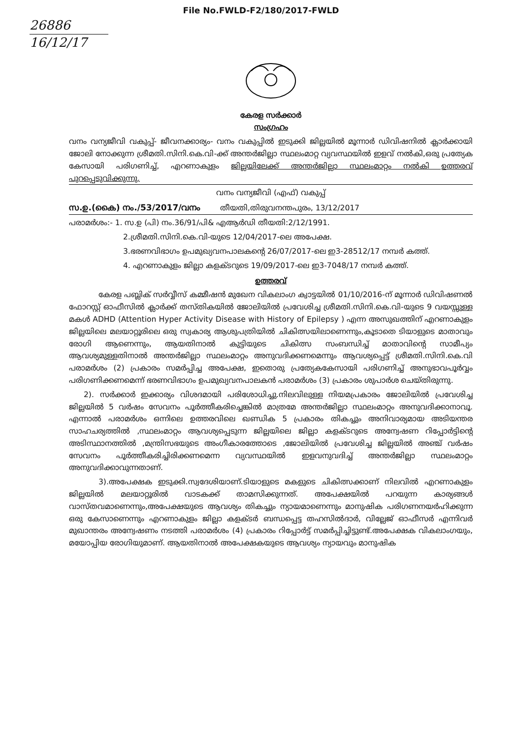File No.FWLD-F2/180/2017-FWLD
26886
16/12/17
കേരള സർക്കാർ
സംഗ്രഹം
വനം വന്യജീവി വകുപ്പ്- ജീവനക്കാര്യം- വനം വകുപ്പിൽ ഇടുക്കി ജില്ലയിൽ മൂന്നാർ ഡിവിഷനിൽ ക്ലാർക്കായി ജോലി നോക്കുന്ന ശ്രീമതി.സിനി.കെ.വി-ക്ക് അന്തർജില്ലാ സ്ഥലംമാറ്റ വ്യവസ്ഥയിൽ ഇളവ് നൽകി,ഒരു പ്രത്യേക കേസായി പരിഗണിച്ച്, എറണാകുളം ജില്ലയിലേക്ക് അന്തർജില്ലാ സ്ഥലംമാറ്റം നൽകി ഉത്തരവ് പുറപ്പെടുവിക്കുന്നു.
വനം വന്യജീവി (എഫ്) വകുപ്പ്
സ.ഉ.(കൈ) നം./53/2017/വനം തീയതി,തിരുവനന്തപുരം, 13/12/2017
പരാമർശം:- 1. സ.ഉ (പി) നം.36/91/പി& എആർഡി തീയതി:2/12/1991.
2.ശ്രീമതി.സിനി.കെ.വി-യുടെ 12/04/2017-ലെ അപേക്ഷ.
3.ഭരണവിഭാഗം ഉപമുഖ്യവനപാലകന്റെ 26/07/2017-ലെ ഇ3-28512/17 നമ്പർ കത്ത്.
4. എറണാകുളം ജില്ലാ കളക്ടറുടെ 19/09/2017-ലെ ഇ3-7048/17 നമ്പർ കത്ത്.
ഉത്തരവ്
കേരള പബ്ലിക് സർവ്വീസ് കമ്മീഷൻ മുഖേന വികലാംഗ ക്വാട്ടയിൽ 01/10/2016-ന് മൂന്നാർ ഡിവിഷണൽ ഫോറസ്റ്റ് ഓഫീസിൽ ക്ലാർക്ക് തസ്തികയിൽ ജോലിയിൽ പ്രവേശിച്ച ശ്രീമതി.സിനി.കെ.വി-യുടെ 9 വയസ്സുള്ള മകൾ ADHD (Attention Hyper Activity Disease with History of Epilepsy ) എന്ന അസുഖത്തിന് എറണാകുളം ജില്ലയിലെ മലയാറ്റൂരിലെ ഒരു സ്വകാര്യ ആശുപത്രിയിൽ ചികിത്സയിലാണെന്നും,കൂടാതെ ടിയാളുടെ മാതാവും രോഗി ആണെന്നും, ആയതിനാൽ കുട്ടിയുടെ ചികിത്സ സംബന്ധിച്ച് മാതാവിന്റെ സാമീപ്യം ആവശ്യമുള്ളതിനാൽ അന്തർജില്ലാ സ്ഥലംമാറ്റം അനുവദിക്കണമെന്നും ആവശ്യപ്പെട്ട് ശ്രീമതി.സിനി.കെ.വി പരാമർശം (2) പ്രകാരം സമർപ്പിച്ച അപേക്ഷ, ഇതൊരു പ്രത്യേകകേസായി പരിഗണിച്ച് അനുഭാവപൂർവ്വം പരിഗണിക്കണമെന്ന് ഭരണവിഭാഗം ഉപമുഖ്യവനപാലകൻ പരാമർശം (3) പ്രകാരം ശുപാർശ ചെയ്തിരുന്നു.
2). സർക്കാർ ഇക്കാര്യം വിശദമായി പരിശോധിച്ചു.നിലവിലുള്ള നിയമപ്രകാരം ജോലിയിൽ പ്രവേശിച്ച ജില്ലയിൽ 5 വർഷം സേവനം പൂർത്തീകരിച്ചെങ്കിൽ മാത്രമേ അന്തർജില്ലാ സ്ഥലംമാറ്റം അനുവദിക്കാനാവൂ. എന്നാൽ പരാമർശം ഒന്നിലെ ഉത്തരവിലെ ഖണ്ഡിക 5 പ്രകാരം തികച്ചും അനിവാര്യമായ അടിയന്തര സാഹചര്യത്തിൽ ,സ്ഥലംമാറ്റം ആവശ്യപ്പെടുന്ന ജില്ലയിലെ ജില്ലാ കളക്ടറുടെ അന്വേഷണ റിപ്പോർട്ടിന്റെ അടിസ്ഥാനത്തിൽ ,മന്ത്രിസഭയുടെ അംഗീകാരത്തോടെ ,ജോലിയിൽ പ്രവേശിച്ച ജില്ലയിൽ അഞ്ച് വർഷം സേവനം പൂർത്തീകരിച്ചിരിക്കണമെന്ന വ്യവസ്ഥയിൽ ഇളവനുവദിച്ച് അന്തർജില്ലാ സ്ഥലംമാറ്റം അനുവദിക്കാവുന്നതാണ്.
3).അപേക്ഷക ഇടുക്കി.സ്വദേശിയാണ്.ടിയാളുടെ മകളുടെ ചികിത്സക്കാണ് നിലവിൽ എറണാകുളം ജില്ലയിൽ മലയാറ്റൂരിൽ വാടകക്ക് താമസിക്കുന്നത്. അപേക്ഷയിൽ പറയുന്ന കാര്യങ്ങൾ വാസ്തവമാണെന്നും,അപേക്ഷയുടെ ആവശ്യം തികച്ചും ന്യായമാണെന്നും മാനുഷിക പരിഗണനയർഹിക്കുന്ന ഒരു കേസാണെന്നും എറണാകുളം ജില്ലാ കളക്ടർ ബന്ധപ്പെട്ട തഹസിൽദാർ, വില്ലേജ് ഓഫീസർ എന്നിവർ മുഖാന്തരം അന്വേഷണം നടത്തി പരാമർശം (4) പ്രകാരം റിപ്പോർട്ട് സമർപ്പിച്ചിട്ടുണ്ട്.അപേക്ഷക വികലാംഗയും, മയോപ്പിയ രോഗിയുമാണ്. ആയതിനാൽ അപേക്ഷകയുടെ ആവശ്യം ന്യായവും മാനുഷിക